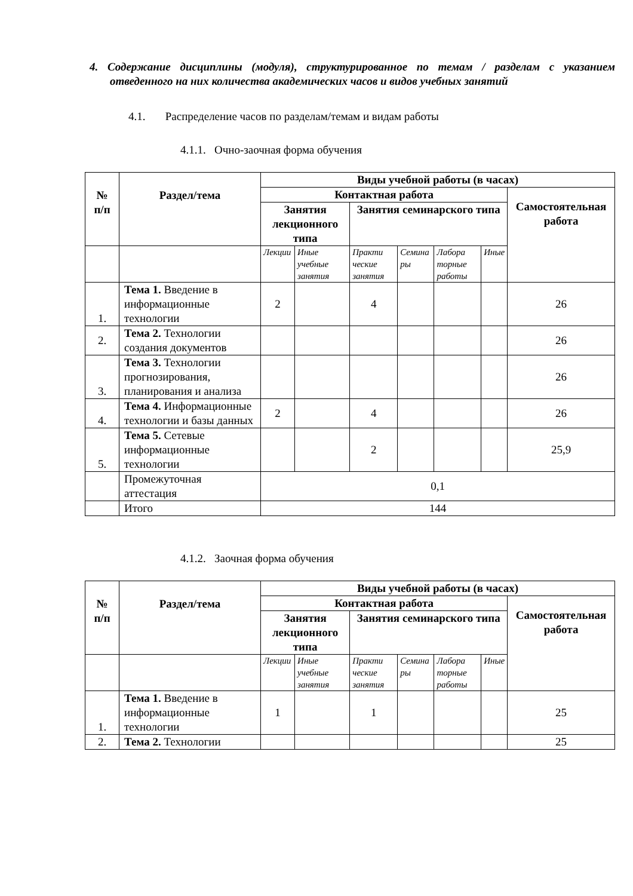4. Содержание дисциплины (модуля), структурированное по темам / разделам с указанием отведенного на них количества академических часов и видов учебных занятий
4.1. Распределение часов по разделам/темам и видам работы
4.1.1. Очно-заочная форма обучения
| № п/п | Раздел/тема | Виды учебной работы (в часах) | | | | | | |
| --- | --- | --- | --- | --- | --- | --- | --- | --- |
| | | Контактная работа | | | | | | Самостоятельная работа |
| | | Занятия лекционного типа | | Занятия семинарского типа | | | | |
| | | Лекции | Иные учебные занятия | Практи ческие занятия | Семина ры | Лабора торные работы | Иные | |
| 1. | Тема 1. Введение в информационные технологии | 2 | | 4 | | | | 26 |
| 2. | Тема 2. Технологии создания документов | | | | | | | 26 |
| 3. | Тема 3. Технологии прогнозирования, планирования и анализа | | | | | | | 26 |
| 4. | Тема 4. Информационные технологии и базы данных | 2 | | 4 | | | | 26 |
| 5. | Тема 5. Сетевые информационные технологии | | | 2 | | | | 25,9 |
| | Промежуточная аттестация | 0,1 | | | | | | |
| | Итого | 144 | | | | | | |
4.1.2. Заочная форма обучения
| № п/п | Раздел/тема | Виды учебной работы (в часах) | | | | | | |
| --- | --- | --- | --- | --- | --- | --- | --- | --- |
| | | Контактная работа | | | | | | Самостоятельная работа |
| | | Занятия лекционного типа | | Занятия семинарского типа | | | | |
| | | Лекции | Иные учебные занятия | Практи ческие занятия | Семина ры | Лабора торные работы | Иные | |
| 1. | Тема 1. Введение в информационные технологии | 1 | | 1 | | | | 25 |
| 2. | Тема 2. Технологии | | | | | | | 25 |